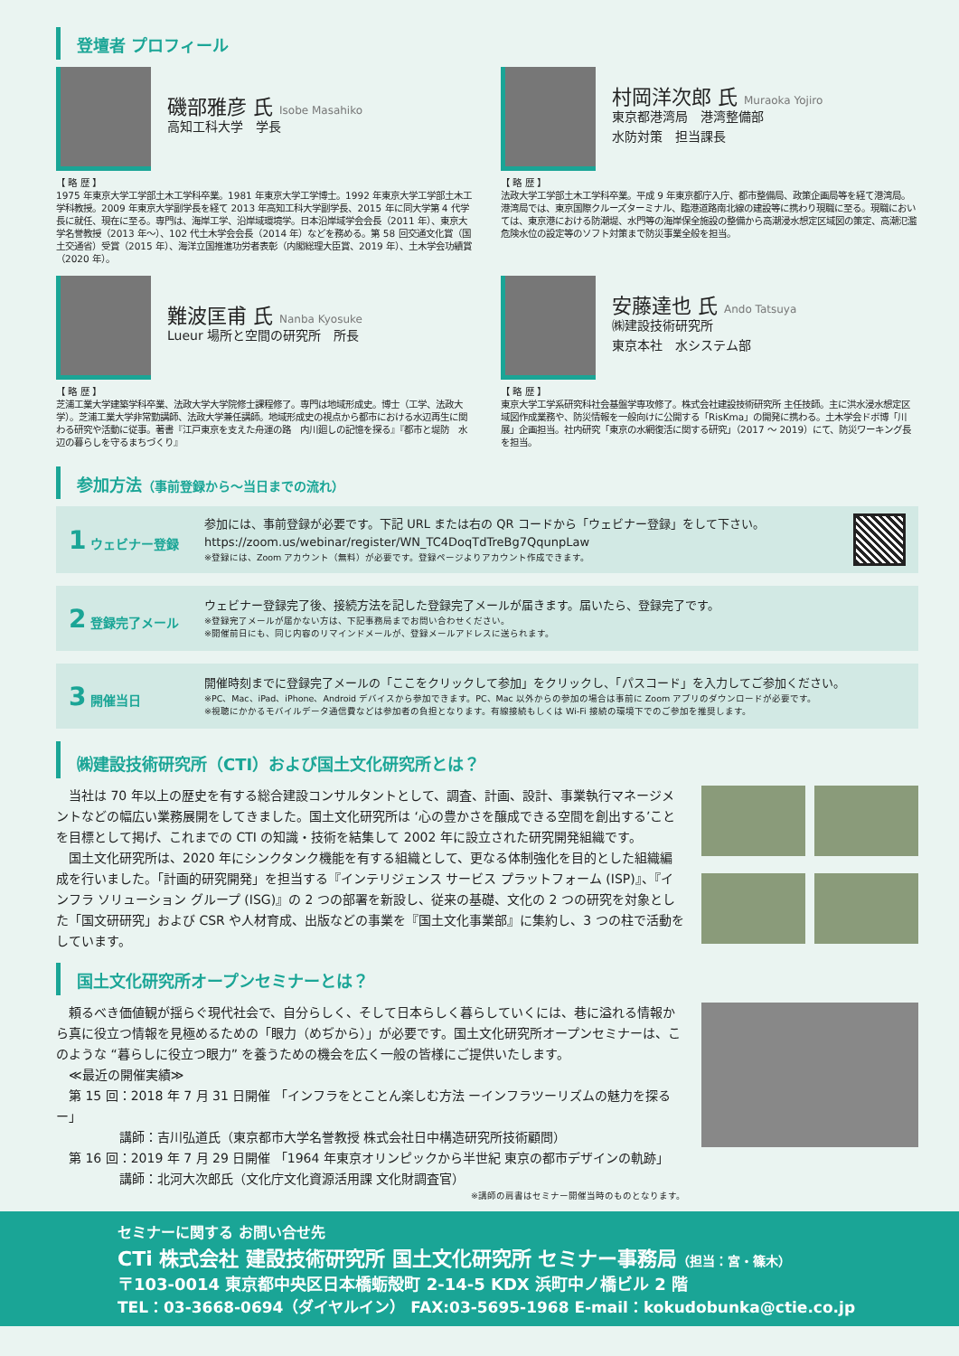登壇者 プロフィール
磯部雅彦 氏 Isobe Masahiko
高知工科大学　学長
【 略 歴 】
1975 年東京大学工学部土木工学科卒業。1981 年東京大学工学博士。1992 年東京大学工学部土木工学科教授。2009 年東京大学副学長を経て 2013 年高知工科大学副学長、2015 年に同大学第 4 代学長に就任、現在に至る。専門は、海岸工学、沿岸域環境学。日本沿岸域学会会長（2011 年）、東京大学名誉教授（2013 年〜）、102 代土木学会会長（2014 年）などを務める。第 58 回交通文化賞（国土交通省）受賞（2015 年）、海洋立国推進功労者表彰（内閣総理大臣賞、2019 年）、土木学会功績賞（2020 年）。
村岡洋次郎 氏 Muraoka Yojiro
東京都港湾局　港湾整備部
水防対策　担当課長
【 略 歴 】
法政大学工学部土木工学科卒業。平成 9 年東京都庁入庁、都市整備局、政策企画局等を経て港湾局。港湾局では、東京国際クルーズターミナル、臨港道路南北線の建設等に携わり現職に至る。現職においては、東京港における防潮堤、水門等の海岸保全施設の整備から高潮浸水想定区域図の策定、高潮氾濫危険水位の設定等のソフト対策まで防災事業全般を担当。
難波匡甫 氏 Nanba Kyosuke
Lueur 場所と空間の研究所　所長
【 略 歴 】
芝浦工業大学建築学科卒業、法政大学大学院修士課程修了。専門は地域形成史。博士（工学、法政大学）。芝浦工業大学非常勤講師、法政大学兼任講師。地域形成史の視点から都市における水辺再生に関わる研究や活動に従事。著書『江戸東京を支えた舟運の路　内川廻しの記憶を探る』『都市と堤防　水辺の暮らしを守るまちづくり』
安藤達也 氏 Ando Tatsuya
㈱建設技術研究所
東京本社　水システム部
【 略 歴 】
東京大学工学系研究科社会基盤学専攻修了。株式会社建設技術研究所 主任技師。主に洪水浸水想定区域図作成業務や、防災情報を一般向けに公開する「RisKma」の開発に携わる。土木学会ドボ博「川展」企画担当。社内研究「東京の水網復活に関する研究」（2017 〜 2019）にて、防災ワーキング長を担当。
参加方法（事前登録から〜当日までの流れ）
1 ウェビナー登録
参加には、事前登録が必要です。下記 URL または右の QR コードから「ウェビナー登録」をして下さい。
https://zoom.us/webinar/register/WN_TC4DoqTdTreBg7QqunpLaw
※登録には、Zoom アカウント（無料）が必要です。登録ページよりアカウント作成できます。
2 登録完了メール
ウェビナー登録完了後、接続方法を記した登録完了メールが届きます。届いたら、登録完了です。
※登録完了メールが届かない方は、下記事務局までお問い合わせください。
※開催前日にも、同じ内容のリマインドメールが、登録メールアドレスに送られます。
3 開催当日
開催時刻までに登録完了メールの「ここをクリックして参加」をクリックし、「パスコード」を入力してご参加ください。
※PC、Mac、iPad、iPhone、Android デバイスから参加できます。PC、Mac 以外からの参加の場合は事前に Zoom アプリのダウンロードが必要です。
※視聴にかかるモバイルデータ通信費などは参加者の負担となります。有線接続もしくは Wi-Fi 接続の環境下でのご参加を推奨します。
㈱建設技術研究所（CTI）および国土文化研究所とは？
　当社は 70 年以上の歴史を有する総合建設コンサルタントとして、調査、計画、設計、事業執行マネージメントなどの幅広い業務展開をしてきました。国土文化研究所は ‘心の豊かさを醸成できる空間を創出する’ことを目標として掲げ、これまでの CTI の知識・技術を結集して 2002 年に設立された研究開発組織です。
　国土文化研究所は、2020 年にシンクタンク機能を有する組織として、更なる体制強化を目的とした組織編成を行いました。「計画的研究開発」を担当する『インテリジェンス サービス プラットフォーム (ISP)』、『インフラ ソリューション グループ (ISG)』の 2 つの部署を新設し、従来の基礎、文化の 2 つの研究を対象とした「国文研研究」および CSR や人材育成、出版などの事業を『国土文化事業部』に集約し、3 つの柱で活動をしています。
国土文化研究所オープンセミナーとは？
　頼るべき価値観が揺らぐ現代社会で、自分らしく、そして日本らしく暮らしていくには、巷に溢れる情報から真に役立つ情報を見極めるための「眼力（めぢから）」が必要です。国土文化研究所オープンセミナーは、このような “暮らしに役立つ眼力” を養うための機会を広く一般の皆様にご提供いたします。
　≪最近の開催実績≫
　第 15 回：2018 年 7 月 31 日開催 「インフラをとことん楽しむ方法 ーインフラツーリズムの魅力を探るー」
　　　　　講師：吉川弘道氏（東京都市大学名誉教授 株式会社日中構造研究所技術顧問）
　第 16 回：2019 年 7 月 29 日開催 「1964 年東京オリンピックから半世紀 東京の都市デザインの軌跡」
　　　　　講師：北河大次郎氏（文化庁文化資源活用課 文化財調査官）
※講師の肩書はセミナー開催当時のものとなります。
セミナーに関する お問い合せ先
CTi 株式会社 建設技術研究所 国土文化研究所 セミナー事務局（担当：宮・篠木）
〒103-0014 東京都中央区日本橋蛎殻町 2-14-5 KDX 浜町中ノ橋ビル 2 階
TEL：03-3668-0694（ダイヤルイン） FAX:03-5695-1968 E-mail：kokudobunka@ctie.co.jp